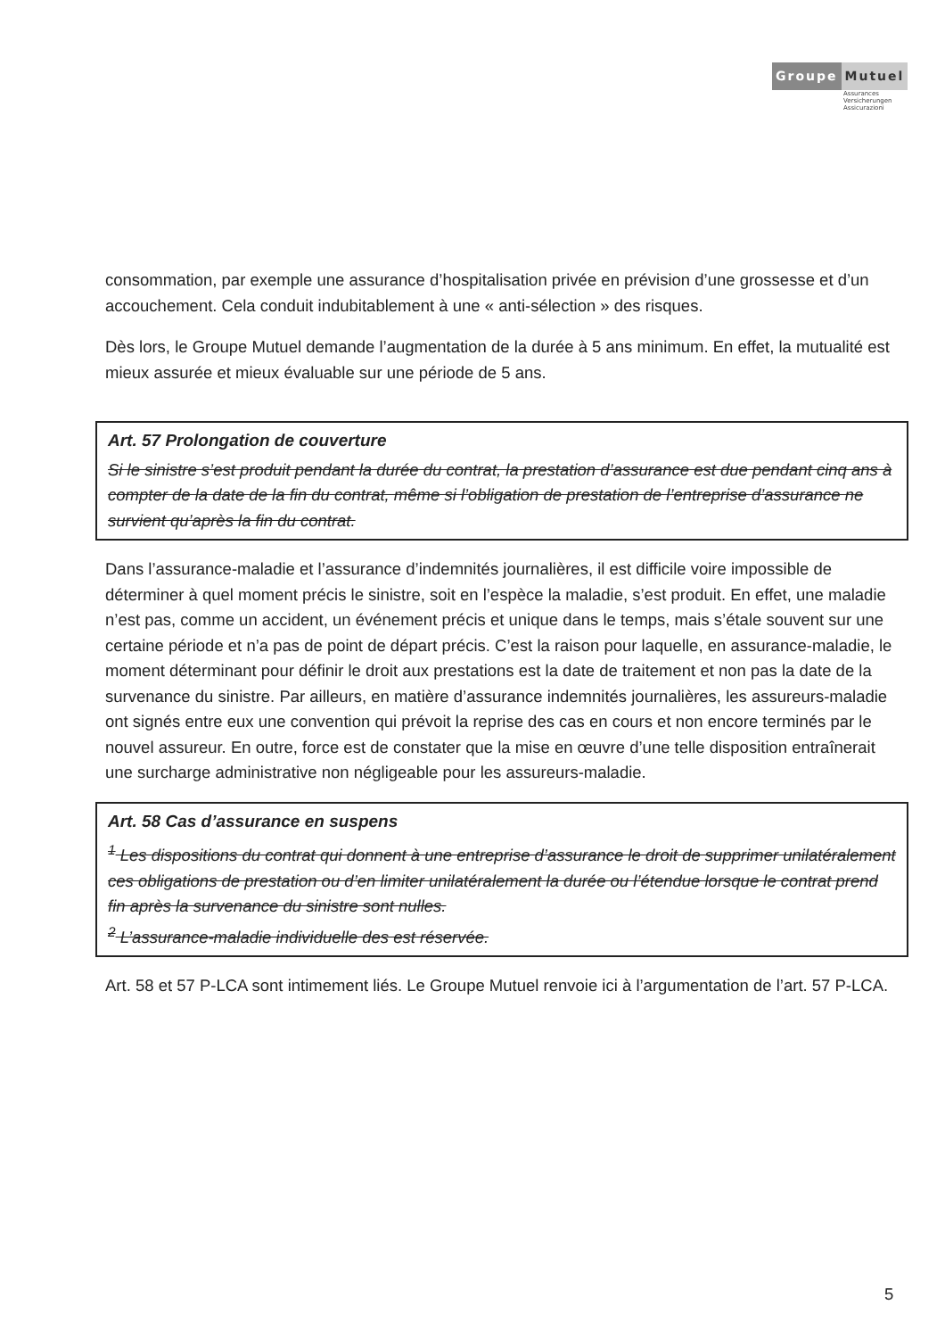Groupe Mutuel
Assurances
Versicherungen
Assicurazioni
consommation, par exemple une assurance d’hospitalisation privée en prévision d’une grossesse et d’un accouchement. Cela conduit indubitablement à une « anti-sélection » des risques.
Dès lors, le Groupe Mutuel demande l’augmentation de la durée à 5 ans minimum. En effet, la mutualité est mieux assurée et mieux évaluable sur une période de 5 ans.
Art. 57 Prolongation de couverture
Si le sinistre s’est produit pendant la durée du contrat, la prestation d’assurance est due pendant cinq ans à compter de la date de la fin du contrat, même si l’obligation de prestation de l’entreprise d’assurance ne survient qu’après la fin du contrat.
Dans l’assurance-maladie et l’assurance d’indemnités journalières, il est difficile voire impossible de déterminer à quel moment précis le sinistre, soit en l’espèce la maladie, s’est produit. En effet, une maladie n’est pas, comme un accident, un événement précis et unique dans le temps, mais s’étale souvent sur une certaine période et n’a pas de point de départ précis. C’est la raison pour laquelle, en assurance-maladie, le moment déterminant pour définir le droit aux prestations est la date de traitement et non pas la date de la survenance du sinistre. Par ailleurs, en matière d’assurance indemnités journalières, les assureurs-maladie ont signés entre eux une convention qui prévoit la reprise des cas en cours et non encore terminés par le nouvel assureur. En outre, force est de constater que la mise en œuvre d’une telle disposition entraînerait une surcharge administrative non négligeable pour les assureurs-maladie.
Art. 58 Cas d’assurance en suspens
<sup>1</sup> Les dispositions du contrat qui donnent à une entreprise d’assurance le droit de supprimer unilatéralement ces obligations de prestation ou d’en limiter unilatéralement la durée ou l’étendue lorsque le contrat prend fin après la survenance du sinistre sont nulles.
<sup>2</sup> L’assurance-maladie individuelle des est réservée.
Art. 58 et 57 P-LCA sont intimement liés. Le Groupe Mutuel renvoie ici à l’argumentation de l’art. 57 P-LCA.
5